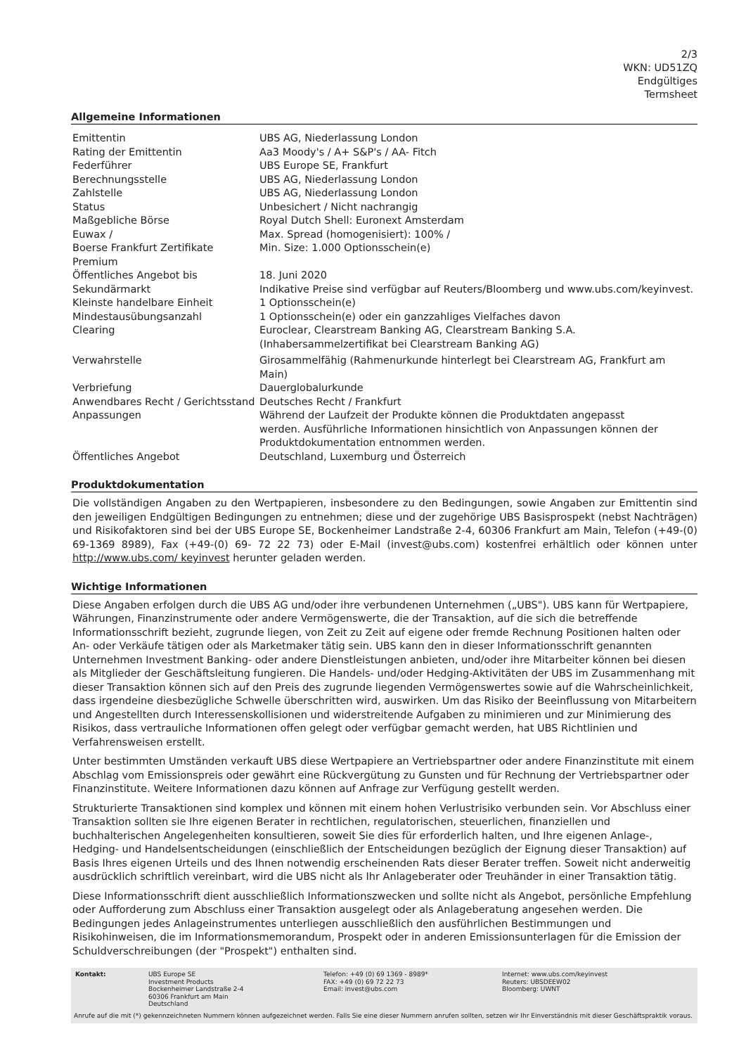2/3
WKN: UD51ZQ
Endgültiges
Termsheet
Allgemeine Informationen
| Emittentin | UBS AG, Niederlassung London |
| Rating der Emittentin | Aa3 Moody's / A+ S&P's / AA- Fitch |
| Federführer | UBS Europe SE, Frankfurt |
| Berechnungsstelle | UBS AG, Niederlassung London |
| Zahlstelle | UBS AG, Niederlassung London |
| Status | Unbesichert / Nicht nachrangig |
| Maßgebliche Börse | Royal Dutch Shell: Euronext Amsterdam |
| Euwax / Boerse Frankfurt Zertifikate Premium | Max. Spread (homogenisiert): 100% / Min. Size: 1.000 Optionsschein(e) |
| Öffentliches Angebot bis | 18. Juni 2020 |
| Sekundärmarkt | Indikative Preise sind verfügbar auf Reuters/Bloomberg und www.ubs.com/keyinvest. |
| Kleinste handelbare Einheit | 1 Optionsschein(e) |
| Mindestausübungsanzahl | 1 Optionsschein(e) oder ein ganzzahliges Vielfaches davon |
| Clearing | Euroclear, Clearstream Banking AG, Clearstream Banking S.A. (Inhabersammelzertifikat bei Clearstream Banking AG) |
| Verwahrstelle | Girosammelfähig (Rahmenurkunde hinterlegt bei Clearstream AG, Frankfurt am Main) |
| Verbriefung | Dauerglobalurkunde |
| Anwendbares Recht / Gerichtsstand | Deutsches Recht / Frankfurt |
| Anpassungen | Während der Laufzeit der Produkte können die Produktdaten angepasst werden. Ausführliche Informationen hinsichtlich von Anpassungen können der Produktdokumentation entnommen werden. |
| Öffentliches Angebot | Deutschland, Luxemburg und Österreich |
Produktdokumentation
Die vollständigen Angaben zu den Wertpapieren, insbesondere zu den Bedingungen, sowie Angaben zur Emittentin sind den jeweiligen Endgültigen Bedingungen zu entnehmen; diese und der zugehörige UBS Basisprospekt (nebst Nachträgen) und Risikofaktoren sind bei der UBS Europe SE, Bockenheimer Landstraße 2-4, 60306 Frankfurt am Main, Telefon (+49-(0) 69-1369 8989), Fax (+49-(0) 69- 72 22 73) oder E-Mail (invest@ubs.com) kostenfrei erhältlich oder können unter http://www.ubs.com/ keyinvest herunter geladen werden.
Wichtige Informationen
Diese Angaben erfolgen durch die UBS AG und/oder ihre verbundenen Unternehmen („UBS"). UBS kann für Wertpapiere, Währungen, Finanzinstrumente oder andere Vermögenswerte, die der Transaktion, auf die sich die betreffende Informationsschrift bezieht, zugrunde liegen, von Zeit zu Zeit auf eigene oder fremde Rechnung Positionen halten oder An- oder Verkäufe tätigen oder als Marketmaker tätig sein. UBS kann den in dieser Informationsschrift genannten Unternehmen Investment Banking- oder andere Dienstleistungen anbieten, und/oder ihre Mitarbeiter können bei diesen als Mitglieder der Geschäftsleitung fungieren. Die Handels- und/oder Hedging-Aktivitäten der UBS im Zusammenhang mit dieser Transaktion können sich auf den Preis des zugrunde liegenden Vermögenswertes sowie auf die Wahrscheinlichkeit, dass irgendeine diesbezügliche Schwelle überschritten wird, auswirken. Um das Risiko der Beeinflussung von Mitarbeitern und Angestellten durch Interessenskollisionen und widerstreitende Aufgaben zu minimieren und zur Minimierung des Risikos, dass vertrauliche Informationen offen gelegt oder verfügbar gemacht werden, hat UBS Richtlinien und Verfahrensweisen erstellt.
Unter bestimmten Umständen verkauft UBS diese Wertpapiere an Vertriebspartner oder andere Finanzinstitute mit einem Abschlag vom Emissionspreis oder gewährt eine Rückvergütung zu Gunsten und für Rechnung der Vertriebspartner oder Finanzinstitute. Weitere Informationen dazu können auf Anfrage zur Verfügung gestellt werden.
Strukturierte Transaktionen sind komplex und können mit einem hohen Verlustrisiko verbunden sein. Vor Abschluss einer Transaktion sollten sie Ihre eigenen Berater in rechtlichen, regulatorischen, steuerlichen, finanziellen und buchhalterischen Angelegenheiten konsultieren, soweit Sie dies für erforderlich halten, und Ihre eigenen Anlage-, Hedging- und Handelsentscheidungen (einschließlich der Entscheidungen bezüglich der Eignung dieser Transaktion) auf Basis Ihres eigenen Urteils und des Ihnen notwendig erscheinenden Rats dieser Berater treffen. Soweit nicht anderweitig ausdrücklich schriftlich vereinbart, wird die UBS nicht als Ihr Anlageberater oder Treuhänder in einer Transaktion tätig.
Diese Informationsschrift dient ausschließlich Informationszwecken und sollte nicht als Angebot, persönliche Empfehlung oder Aufforderung zum Abschluss einer Transaktion ausgelegt oder als Anlageberatung angesehen werden. Die Bedingungen jedes Anlageinstrumentes unterliegen ausschließlich den ausführlichen Bestimmungen und Risikohinweisen, die im Informationsmemorandum, Prospekt oder in anderen Emissionsunterlagen für die Emission der Schuldverschreibungen (der "Prospekt") enthalten sind.
| Kontakt: | UBS Europe SE Investment Products Bockenheimer Landstraße 2-4 60306 Frankfurt am Main Deutschland | Telefon: +49 (0) 69 1369 - 8989* FAX: +49 (0) 69 72 22 73 Email: invest@ubs.com | Internet: www.ubs.com/keyinvest Reuters: UBSDEEW02 Bloomberg: UWNT |
Anrufe auf die mit (*) gekennzeichneten Nummern können aufgezeichnet werden. Falls Sie eine dieser Nummern anrufen sollten, setzen wir Ihr Einverständnis mit dieser Geschäftspraktik voraus.